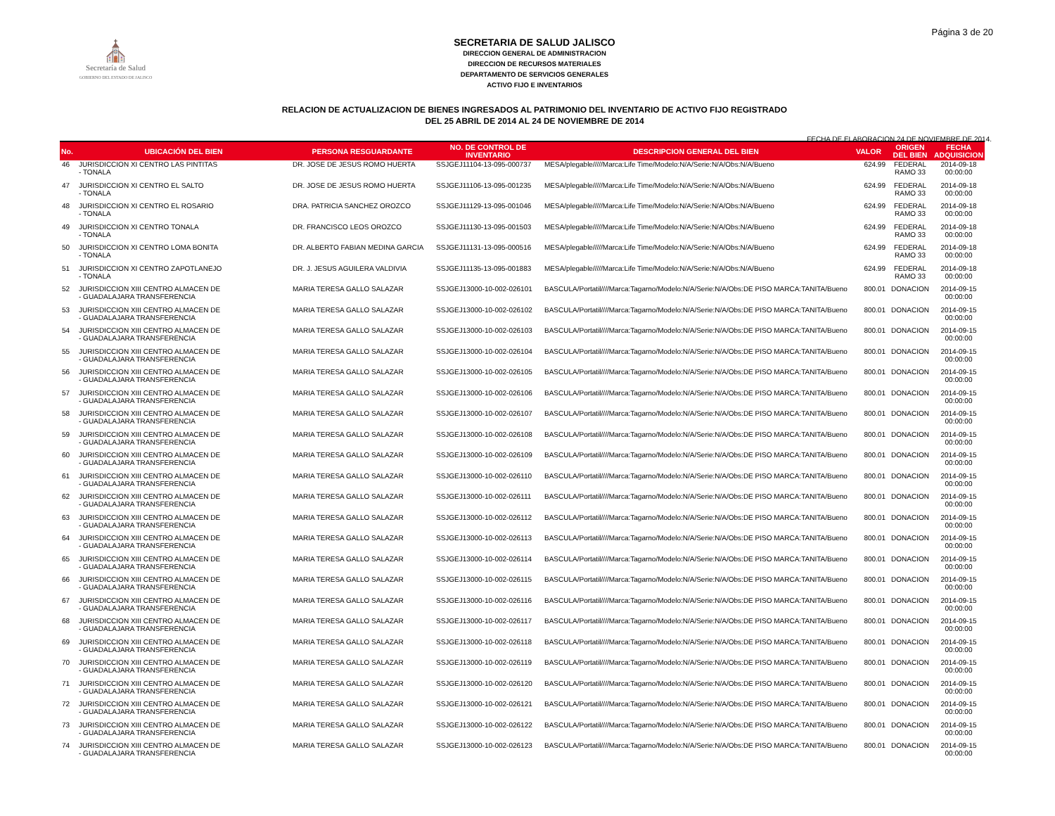Página 3 de 20
⛪
Secretaría de Salud
GOBIERNO DEL ESTADO DE JALISCO
SECRETARIA DE SALUD JALISCO
DIRECCION GENERAL DE ADMINISTRACION
DIRECCION DE RECURSOS MATERIALES
DEPARTAMENTO DE SERVICIOS GENERALES
ACTIVO FIJO E INVENTARIOS
RELACION DE ACTUALIZACION DE BIENES INGRESADOS AL PATRIMONIO DEL INVENTARIO DE ACTIVO FIJO REGISTRADO
DEL 25 ABRIL DE 2014 AL 24 DE NOVIEMBRE DE 2014
FECHA DE ELABORACION 24 DE NOVIEMBRE DE 2014.
| No. | UBICACIÓN DEL BIEN | PERSONA RESGUARDANTE | NO. DE CONTROL DE INVENTARIO | DESCRIPCION GENERAL DEL BIEN | VALOR | ORIGEN DEL BIEN | FECHA ADQUISICION |
| --- | --- | --- | --- | --- | --- | --- | --- |
| 46 | JURISDICCION XI CENTRO LAS PINTITAS - TONALA | DR. JOSE DE JESUS ROMO HUERTA | SSJGEJ11104-13-095-000737 | MESA/plegable/////Marca:Life Time/Modelo:N/A/Serie:N/A/Obs:N/A/Bueno | 624.99 | FEDERAL RAMO 33 | 2014-09-18 00:00:00 |
| 47 | JURISDICCION XI CENTRO EL SALTO - TONALA | DR. JOSE DE JESUS ROMO HUERTA | SSJGEJ11106-13-095-001235 | MESA/plegable/////Marca:Life Time/Modelo:N/A/Serie:N/A/Obs:N/A/Bueno | 624.99 | FEDERAL RAMO 33 | 2014-09-18 00:00:00 |
| 48 | JURISDICCION XI CENTRO EL ROSARIO - TONALA | DRA. PATRICIA SANCHEZ OROZCO | SSJGEJ11129-13-095-001046 | MESA/plegable/////Marca:Life Time/Modelo:N/A/Serie:N/A/Obs:N/A/Bueno | 624.99 | FEDERAL RAMO 33 | 2014-09-18 00:00:00 |
| 49 | JURISDICCION XI CENTRO TONALA - TONALA | DR. FRANCISCO LEOS OROZCO | SSJGEJ11130-13-095-001503 | MESA/plegable/////Marca:Life Time/Modelo:N/A/Serie:N/A/Obs:N/A/Bueno | 624.99 | FEDERAL RAMO 33 | 2014-09-18 00:00:00 |
| 50 | JURISDICCION XI CENTRO LOMA BONITA - TONALA | DR. ALBERTO FABIAN MEDINA GARCIA | SSJGEJ11131-13-095-000516 | MESA/plegable/////Marca:Life Time/Modelo:N/A/Serie:N/A/Obs:N/A/Bueno | 624.99 | FEDERAL RAMO 33 | 2014-09-18 00:00:00 |
| 51 | JURISDICCION XI CENTRO ZAPOTLANEJO - TONALA | DR. J. JESUS AGUILERA VALDIVIA | SSJGEJ11135-13-095-001883 | MESA/plegable/////Marca:Life Time/Modelo:N/A/Serie:N/A/Obs:N/A/Bueno | 624.99 | FEDERAL RAMO 33 | 2014-09-18 00:00:00 |
| 52 | JURISDICCION XIII CENTRO ALMACEN DE - GUADALAJARA TRANSFERENCIA | MARIA TERESA GALLO SALAZAR | SSJGEJ13000-10-002-026101 | BASCULA/Portatil////Marca:Tagarno/Modelo:N/A/Serie:N/A/Obs:DE PISO MARCA:TANITA/Bueno | 800.01 | DONACION | 2014-09-15 00:00:00 |
| 53 | JURISDICCION XIII CENTRO ALMACEN DE - GUADALAJARA TRANSFERENCIA | MARIA TERESA GALLO SALAZAR | SSJGEJ13000-10-002-026102 | BASCULA/Portatil////Marca:Tagarno/Modelo:N/A/Serie:N/A/Obs:DE PISO MARCA:TANITA/Bueno | 800.01 | DONACION | 2014-09-15 00:00:00 |
| 54 | JURISDICCION XIII CENTRO ALMACEN DE - GUADALAJARA TRANSFERENCIA | MARIA TERESA GALLO SALAZAR | SSJGEJ13000-10-002-026103 | BASCULA/Portatil////Marca:Tagarno/Modelo:N/A/Serie:N/A/Obs:DE PISO MARCA:TANITA/Bueno | 800.01 | DONACION | 2014-09-15 00:00:00 |
| 55 | JURISDICCION XIII CENTRO ALMACEN DE - GUADALAJARA TRANSFERENCIA | MARIA TERESA GALLO SALAZAR | SSJGEJ13000-10-002-026104 | BASCULA/Portatil////Marca:Tagarno/Modelo:N/A/Serie:N/A/Obs:DE PISO MARCA:TANITA/Bueno | 800.01 | DONACION | 2014-09-15 00:00:00 |
| 56 | JURISDICCION XIII CENTRO ALMACEN DE - GUADALAJARA TRANSFERENCIA | MARIA TERESA GALLO SALAZAR | SSJGEJ13000-10-002-026105 | BASCULA/Portatil////Marca:Tagarno/Modelo:N/A/Serie:N/A/Obs:DE PISO MARCA:TANITA/Bueno | 800.01 | DONACION | 2014-09-15 00:00:00 |
| 57 | JURISDICCION XIII CENTRO ALMACEN DE - GUADALAJARA TRANSFERENCIA | MARIA TERESA GALLO SALAZAR | SSJGEJ13000-10-002-026106 | BASCULA/Portatil////Marca:Tagarno/Modelo:N/A/Serie:N/A/Obs:DE PISO MARCA:TANITA/Bueno | 800.01 | DONACION | 2014-09-15 00:00:00 |
| 58 | JURISDICCION XIII CENTRO ALMACEN DE - GUADALAJARA TRANSFERENCIA | MARIA TERESA GALLO SALAZAR | SSJGEJ13000-10-002-026107 | BASCULA/Portatil////Marca:Tagarno/Modelo:N/A/Serie:N/A/Obs:DE PISO MARCA:TANITA/Bueno | 800.01 | DONACION | 2014-09-15 00:00:00 |
| 59 | JURISDICCION XIII CENTRO ALMACEN DE - GUADALAJARA TRANSFERENCIA | MARIA TERESA GALLO SALAZAR | SSJGEJ13000-10-002-026108 | BASCULA/Portatil////Marca:Tagarno/Modelo:N/A/Serie:N/A/Obs:DE PISO MARCA:TANITA/Bueno | 800.01 | DONACION | 2014-09-15 00:00:00 |
| 60 | JURISDICCION XIII CENTRO ALMACEN DE - GUADALAJARA TRANSFERENCIA | MARIA TERESA GALLO SALAZAR | SSJGEJ13000-10-002-026109 | BASCULA/Portatil////Marca:Tagarno/Modelo:N/A/Serie:N/A/Obs:DE PISO MARCA:TANITA/Bueno | 800.01 | DONACION | 2014-09-15 00:00:00 |
| 61 | JURISDICCION XIII CENTRO ALMACEN DE - GUADALAJARA TRANSFERENCIA | MARIA TERESA GALLO SALAZAR | SSJGEJ13000-10-002-026110 | BASCULA/Portatil////Marca:Tagarno/Modelo:N/A/Serie:N/A/Obs:DE PISO MARCA:TANITA/Bueno | 800.01 | DONACION | 2014-09-15 00:00:00 |
| 62 | JURISDICCION XIII CENTRO ALMACEN DE - GUADALAJARA TRANSFERENCIA | MARIA TERESA GALLO SALAZAR | SSJGEJ13000-10-002-026111 | BASCULA/Portatil////Marca:Tagarno/Modelo:N/A/Serie:N/A/Obs:DE PISO MARCA:TANITA/Bueno | 800.01 | DONACION | 2014-09-15 00:00:00 |
| 63 | JURISDICCION XIII CENTRO ALMACEN DE - GUADALAJARA TRANSFERENCIA | MARIA TERESA GALLO SALAZAR | SSJGEJ13000-10-002-026112 | BASCULA/Portatil////Marca:Tagarno/Modelo:N/A/Serie:N/A/Obs:DE PISO MARCA:TANITA/Bueno | 800.01 | DONACION | 2014-09-15 00:00:00 |
| 64 | JURISDICCION XIII CENTRO ALMACEN DE - GUADALAJARA TRANSFERENCIA | MARIA TERESA GALLO SALAZAR | SSJGEJ13000-10-002-026113 | BASCULA/Portatil////Marca:Tagarno/Modelo:N/A/Serie:N/A/Obs:DE PISO MARCA:TANITA/Bueno | 800.01 | DONACION | 2014-09-15 00:00:00 |
| 65 | JURISDICCION XIII CENTRO ALMACEN DE - GUADALAJARA TRANSFERENCIA | MARIA TERESA GALLO SALAZAR | SSJGEJ13000-10-002-026114 | BASCULA/Portatil////Marca:Tagarno/Modelo:N/A/Serie:N/A/Obs:DE PISO MARCA:TANITA/Bueno | 800.01 | DONACION | 2014-09-15 00:00:00 |
| 66 | JURISDICCION XIII CENTRO ALMACEN DE - GUADALAJARA TRANSFERENCIA | MARIA TERESA GALLO SALAZAR | SSJGEJ13000-10-002-026115 | BASCULA/Portatil////Marca:Tagarno/Modelo:N/A/Serie:N/A/Obs:DE PISO MARCA:TANITA/Bueno | 800.01 | DONACION | 2014-09-15 00:00:00 |
| 67 | JURISDICCION XIII CENTRO ALMACEN DE - GUADALAJARA TRANSFERENCIA | MARIA TERESA GALLO SALAZAR | SSJGEJ13000-10-002-026116 | BASCULA/Portatil////Marca:Tagarno/Modelo:N/A/Serie:N/A/Obs:DE PISO MARCA:TANITA/Bueno | 800.01 | DONACION | 2014-09-15 00:00:00 |
| 68 | JURISDICCION XIII CENTRO ALMACEN DE - GUADALAJARA TRANSFERENCIA | MARIA TERESA GALLO SALAZAR | SSJGEJ13000-10-002-026117 | BASCULA/Portatil////Marca:Tagarno/Modelo:N/A/Serie:N/A/Obs:DE PISO MARCA:TANITA/Bueno | 800.01 | DONACION | 2014-09-15 00:00:00 |
| 69 | JURISDICCION XIII CENTRO ALMACEN DE - GUADALAJARA TRANSFERENCIA | MARIA TERESA GALLO SALAZAR | SSJGEJ13000-10-002-026118 | BASCULA/Portatil////Marca:Tagarno/Modelo:N/A/Serie:N/A/Obs:DE PISO MARCA:TANITA/Bueno | 800.01 | DONACION | 2014-09-15 00:00:00 |
| 70 | JURISDICCION XIII CENTRO ALMACEN DE - GUADALAJARA TRANSFERENCIA | MARIA TERESA GALLO SALAZAR | SSJGEJ13000-10-002-026119 | BASCULA/Portatil////Marca:Tagarno/Modelo:N/A/Serie:N/A/Obs:DE PISO MARCA:TANITA/Bueno | 800.01 | DONACION | 2014-09-15 00:00:00 |
| 71 | JURISDICCION XIII CENTRO ALMACEN DE - GUADALAJARA TRANSFERENCIA | MARIA TERESA GALLO SALAZAR | SSJGEJ13000-10-002-026120 | BASCULA/Portatil////Marca:Tagarno/Modelo:N/A/Serie:N/A/Obs:DE PISO MARCA:TANITA/Bueno | 800.01 | DONACION | 2014-09-15 00:00:00 |
| 72 | JURISDICCION XIII CENTRO ALMACEN DE - GUADALAJARA TRANSFERENCIA | MARIA TERESA GALLO SALAZAR | SSJGEJ13000-10-002-026121 | BASCULA/Portatil////Marca:Tagarno/Modelo:N/A/Serie:N/A/Obs:DE PISO MARCA:TANITA/Bueno | 800.01 | DONACION | 2014-09-15 00:00:00 |
| 73 | JURISDICCION XIII CENTRO ALMACEN DE - GUADALAJARA TRANSFERENCIA | MARIA TERESA GALLO SALAZAR | SSJGEJ13000-10-002-026122 | BASCULA/Portatil////Marca:Tagarno/Modelo:N/A/Serie:N/A/Obs:DE PISO MARCA:TANITA/Bueno | 800.01 | DONACION | 2014-09-15 00:00:00 |
| 74 | JURISDICCION XIII CENTRO ALMACEN DE - GUADALAJARA TRANSFERENCIA | MARIA TERESA GALLO SALAZAR | SSJGEJ13000-10-002-026123 | BASCULA/Portatil////Marca:Tagarno/Modelo:N/A/Serie:N/A/Obs:DE PISO MARCA:TANITA/Bueno | 800.01 | DONACION | 2014-09-15 00:00:00 |